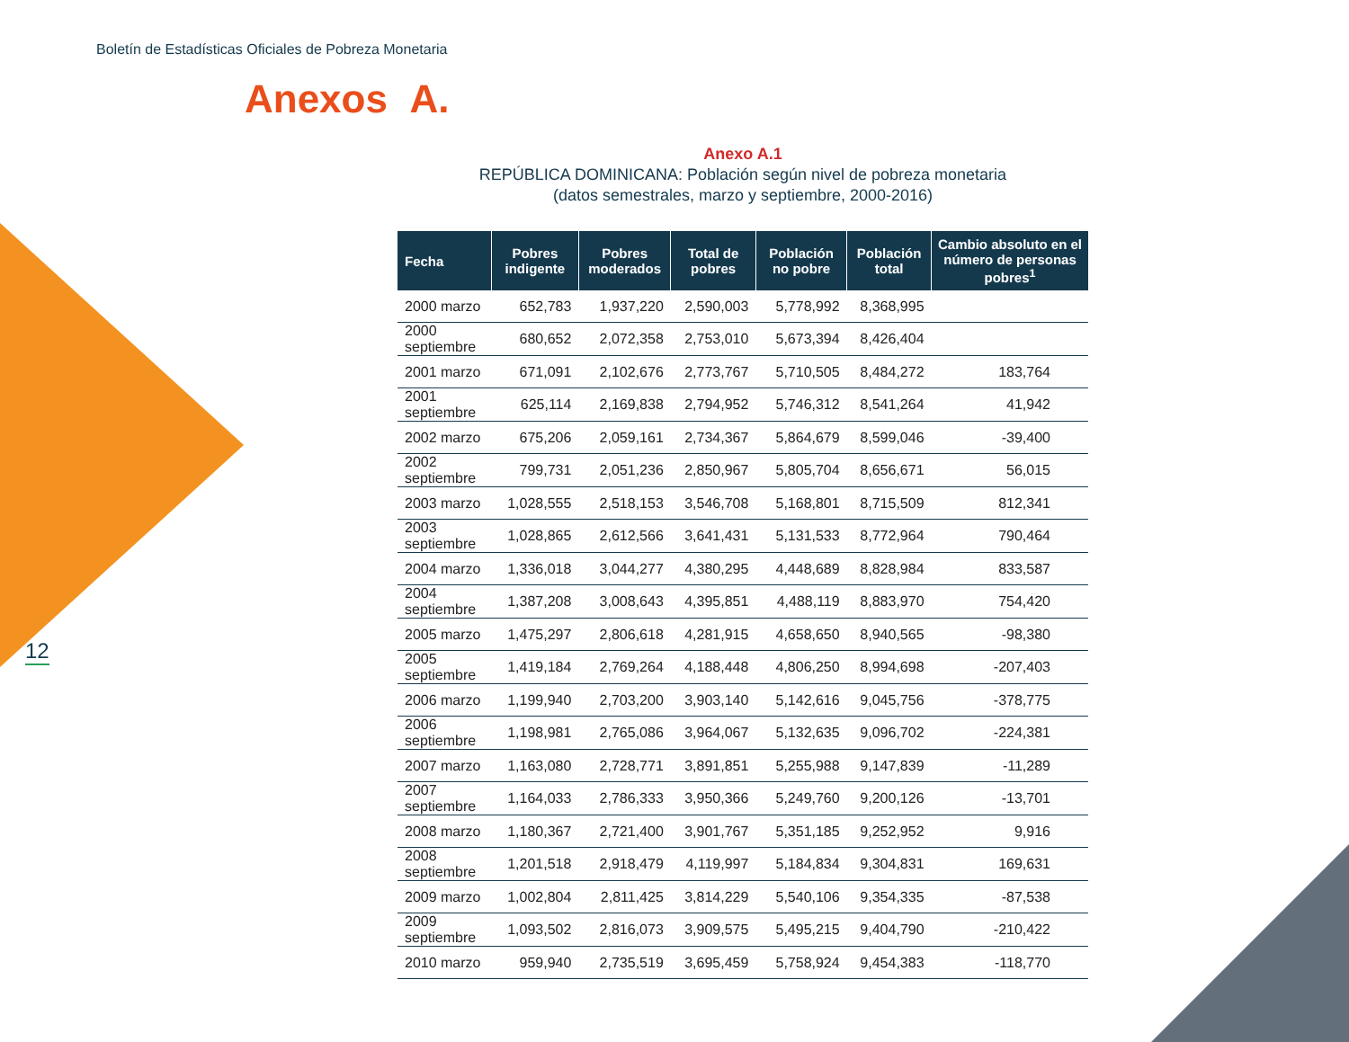Boletín de Estadísticas Oficiales de Pobreza Monetaria
Anexos A.
12
Anexo A.1
REPÚBLICA DOMINICANA: Población según nivel de pobreza monetaria
(datos semestrales, marzo y septiembre, 2000-2016)
| Fecha | Pobres indigente | Pobres moderados | Total de pobres | Población no pobre | Población total | Cambio absoluto en el número de personas pobres<sup>1</sup> |
| --- | --- | --- | --- | --- | --- | --- |
| 2000 marzo | 652,783 | 1,937,220 | 2,590,003 | 5,778,992 | 8,368,995 | |
| 2000 septiembre | 680,652 | 2,072,358 | 2,753,010 | 5,673,394 | 8,426,404 | |
| 2001 marzo | 671,091 | 2,102,676 | 2,773,767 | 5,710,505 | 8,484,272 | 183,764 |
| 2001 septiembre | 625,114 | 2,169,838 | 2,794,952 | 5,746,312 | 8,541,264 | 41,942 |
| 2002 marzo | 675,206 | 2,059,161 | 2,734,367 | 5,864,679 | 8,599,046 | -39,400 |
| 2002 septiembre | 799,731 | 2,051,236 | 2,850,967 | 5,805,704 | 8,656,671 | 56,015 |
| 2003 marzo | 1,028,555 | 2,518,153 | 3,546,708 | 5,168,801 | 8,715,509 | 812,341 |
| 2003 septiembre | 1,028,865 | 2,612,566 | 3,641,431 | 5,131,533 | 8,772,964 | 790,464 |
| 2004 marzo | 1,336,018 | 3,044,277 | 4,380,295 | 4,448,689 | 8,828,984 | 833,587 |
| 2004 septiembre | 1,387,208 | 3,008,643 | 4,395,851 | 4,488,119 | 8,883,970 | 754,420 |
| 2005 marzo | 1,475,297 | 2,806,618 | 4,281,915 | 4,658,650 | 8,940,565 | -98,380 |
| 2005 septiembre | 1,419,184 | 2,769,264 | 4,188,448 | 4,806,250 | 8,994,698 | -207,403 |
| 2006 marzo | 1,199,940 | 2,703,200 | 3,903,140 | 5,142,616 | 9,045,756 | -378,775 |
| 2006 septiembre | 1,198,981 | 2,765,086 | 3,964,067 | 5,132,635 | 9,096,702 | -224,381 |
| 2007 marzo | 1,163,080 | 2,728,771 | 3,891,851 | 5,255,988 | 9,147,839 | -11,289 |
| 2007 septiembre | 1,164,033 | 2,786,333 | 3,950,366 | 5,249,760 | 9,200,126 | -13,701 |
| 2008 marzo | 1,180,367 | 2,721,400 | 3,901,767 | 5,351,185 | 9,252,952 | 9,916 |
| 2008 septiembre | 1,201,518 | 2,918,479 | 4,119,997 | 5,184,834 | 9,304,831 | 169,631 |
| 2009 marzo | 1,002,804 | 2,811,425 | 3,814,229 | 5,540,106 | 9,354,335 | -87,538 |
| 2009 septiembre | 1,093,502 | 2,816,073 | 3,909,575 | 5,495,215 | 9,404,790 | -210,422 |
| 2010 marzo | 959,940 | 2,735,519 | 3,695,459 | 5,758,924 | 9,454,383 | -118,770 |